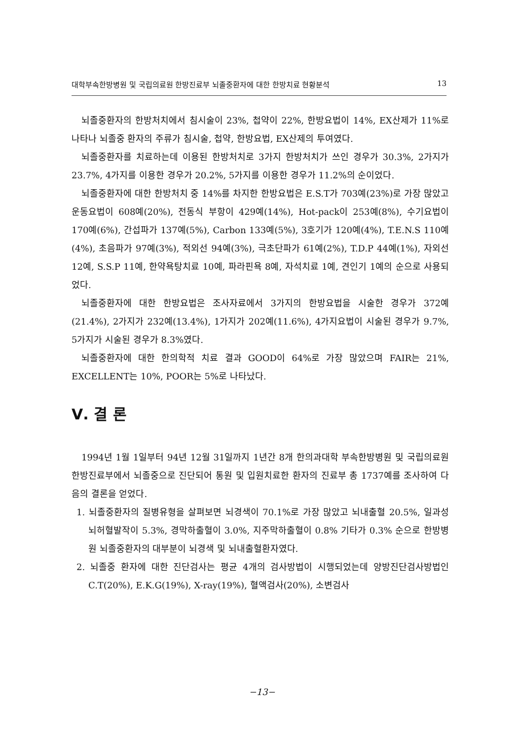대학부속한방병원 및 국립의료원 한방진료부 뇌졸중환자에 대한 한방치료 현황분석 13
뇌졸중환자의 한방처치에서 침시술이 23%, 첩약이 22%, 한방요법이 14%, EX산제가 11%로 나타나 뇌졸중 환자의 주류가 침시술, 첩약, 한방요법, EX산제의 투여였다.
뇌졸중환자를 치료하는데 이용된 한방처치로 3가지 한방처치가 쓰인 경우가 30.3%, 2가지가 23.7%, 4가지를 이용한 경우가 20.2%, 5가지를 이용한 경우가 11.2%의 순이었다.
뇌졸중환자에 대한 한방처치 중 14%를 차지한 한방요법은 E.S.T가 703예(23%)로 가장 많았고 운동요법이 608예(20%), 전동식 부항이 429예(14%), Hot-pack이 253예(8%), 수기요법이 170예(6%), 간섭파가 137예(5%), Carbon 133예(5%), 3호기가 120예(4%), T.E.N.S 110예(4%), 초음파가 97예(3%), 적외선 94예(3%), 극초단파가 61예(2%), T.D.P 44예(1%), 자외선 12예, S.S.P 11예, 한약욕탕치료 10예, 파라핀욕 8예, 자석치료 1예, 견인기 1예의 순으로 사용되었다.
뇌졸중환자에 대한 한방요법은 조사자료에서 3가지의 한방요법을 시술한 경우가 372예(21.4%), 2가지가 232예(13.4%), 1가지가 202예(11.6%), 4가지요법이 시술된 경우가 9.7%, 5가지가 시술된 경우가 8.3%였다.
뇌졸중환자에 대한 한의학적 치료 결과 GOOD이 64%로 가장 많았으며 FAIR는 21%, EXCELLENT는 10%, POOR는 5%로 나타났다.
Ⅴ. 결 론
1994년 1월 1일부터 94년 12월 31일까지 1년간 8개 한의과대학 부속한방병원 및 국립의료원 한방진료부에서 뇌졸중으로 진단되어 통원 및 입원치료한 환자의 진료부 총 1737예를 조사하여 다음의 결론을 얻었다.
1. 뇌졸중환자의 질병유형을 살펴보면 뇌경색이 70.1%로 가장 많았고 뇌내출혈 20.5%, 일과성 뇌허혈발작이 5.3%, 경막하출혈이 3.0%, 지주막하출혈이 0.8% 기타가 0.3% 순으로 한방병원 뇌졸중환자의 대부분이 뇌경색 및 뇌내출혈환자였다.
2. 뇌졸중 환자에 대한 진단검사는 평균 4개의 검사방법이 시행되었는데 양방진단검사방법인 C.T(20%), E.K.G(19%), X-ray(19%), 혈액검사(20%), 소변검사
−13−